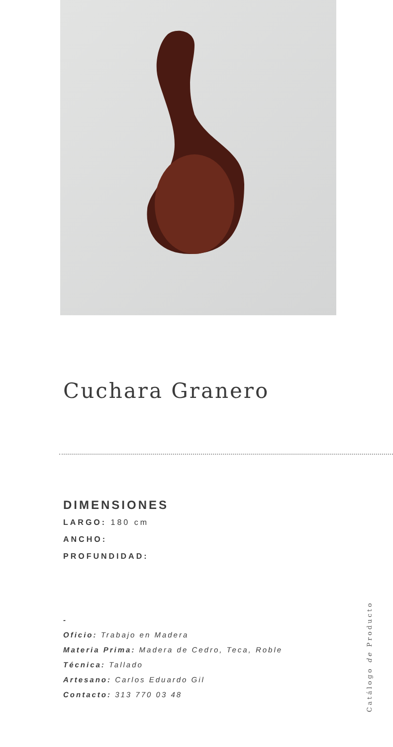Cuchara Granero
DIMENSIONES
LARGO: 180 cm
ANCHO:
PROFUNDIDAD:
-
Oficio: Trabajo en Madera
Materia Prima: Madera de Cedro, Teca, Roble
Técnica: Tallado
Artesano: Carlos Eduardo Gil
Contacto: 313 770 03 48
Catálogo de Producto